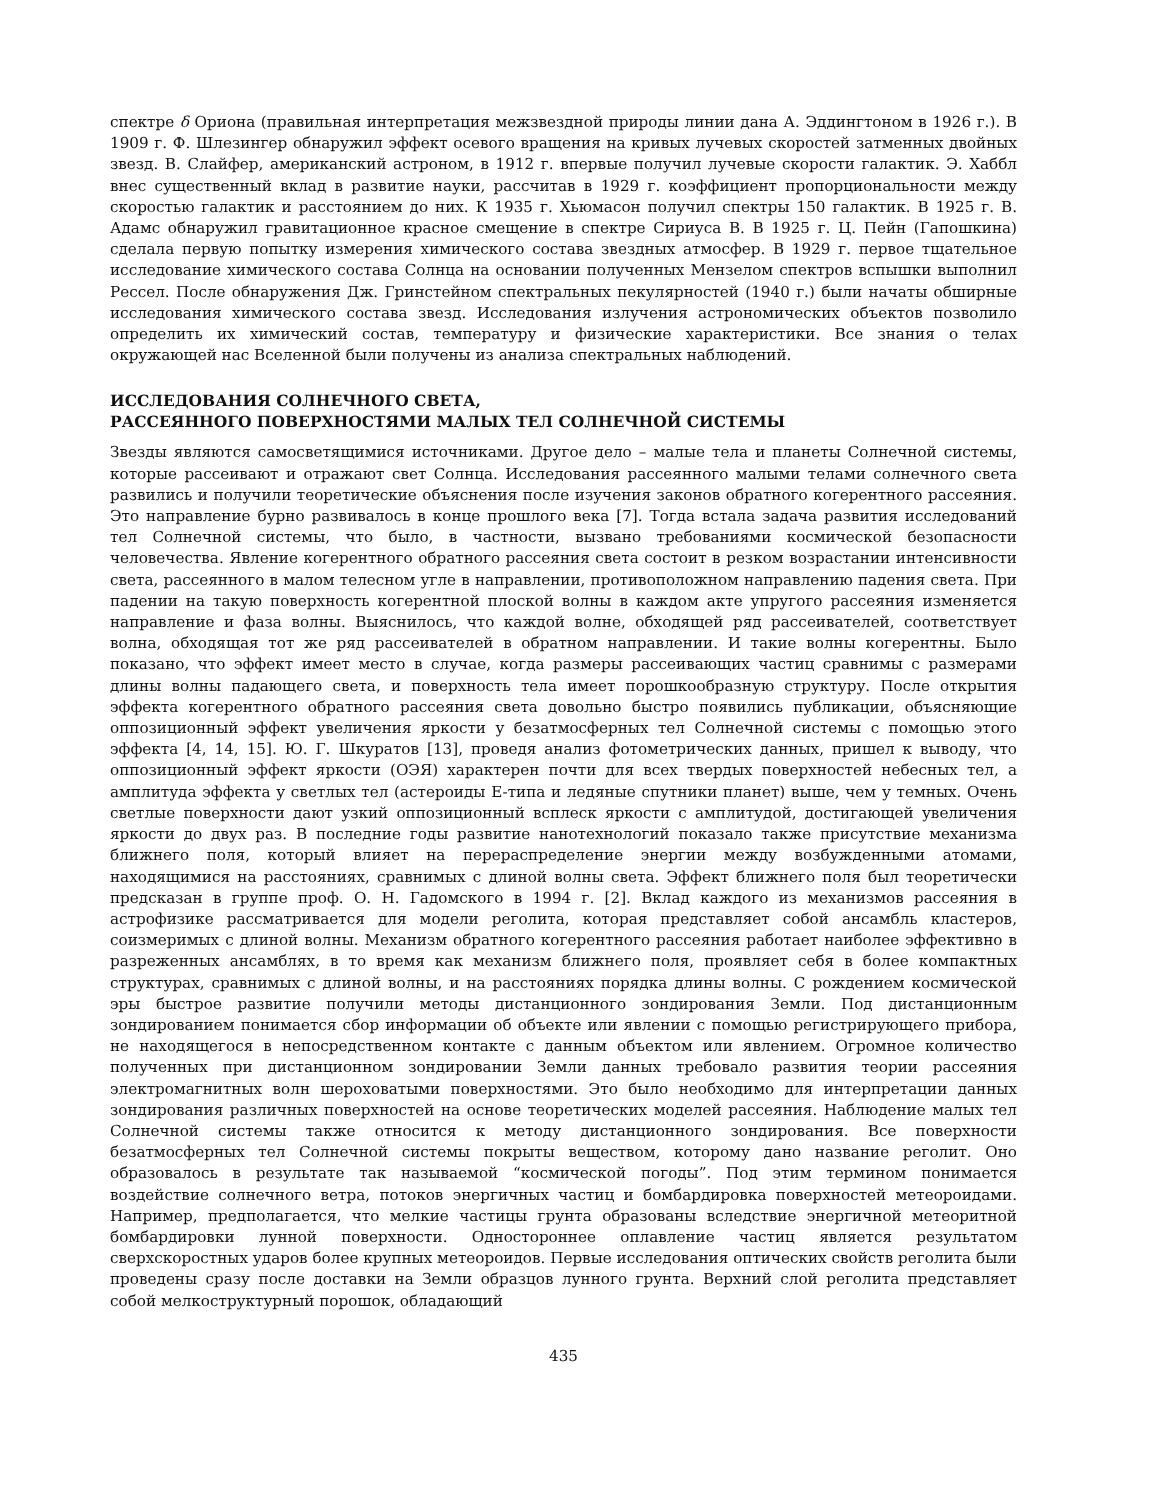спектре δ Ориона (правильная интерпретация межзвездной природы линии дана А. Эддингтоном в 1926 г.). В 1909 г. Ф. Шлезингер обнаружил эффект осевого вращения на кривых лучевых скоростей затменных двойных звезд. В. Слайфер, американский астроном, в 1912 г. впервые получил лучевые скорости галактик. Э. Хаббл внес существенный вклад в развитие науки, рассчитав в 1929 г. коэффициент пропорциональности между скоростью галактик и расстоянием до них. К 1935 г. Хьюмасон получил спектры 150 галактик. В 1925 г. В. Адамс обнаружил гравитационное красное смещение в спектре Сириуса B. В 1925 г. Ц. Пейн (Гапошкина) сделала первую попытку измерения химического состава звездных атмосфер. В 1929 г. первое тщательное исследование химического состава Солнца на основании полученных Мензелом спектров вспышки выполнил Рессел. После обнаружения Дж. Гринстейном спектральных пекулярностей (1940 г.) были начаты обширные исследования химического состава звезд. Исследования излучения астрономических объектов позволило определить их химический состав, температуру и физические характеристики. Все знания о телах окружающей нас Вселенной были получены из анализа спектральных наблюдений.
ИССЛЕДОВАНИЯ СОЛНЕЧНОГО СВЕТА,
РАССЕЯННОГО ПОВЕРХНОСТЯМИ МАЛЫХ ТЕЛ СОЛНЕЧНОЙ СИСТЕМЫ
Звезды являются самосветящимися источниками. Другое дело – малые тела и планеты Солнечной системы, которые рассеивают и отражают свет Солнца. Исследования рассеянного малыми телами солнечного света развились и получили теоретические объяснения после изучения законов обратного когерентного рассеяния. Это направление бурно развивалось в конце прошлого века [7]. Тогда встала задача развития исследований тел Солнечной системы, что было, в частности, вызвано требованиями космической безопасности человечества. Явление когерентного обратного рассеяния света состоит в резком возрастании интенсивности света, рассеянного в малом телесном угле в направлении, противоположном направлению падения света. При падении на такую поверхность когерентной плоской волны в каждом акте упругого рассеяния изменяется направление и фаза волны. Выяснилось, что каждой волне, обходящей ряд рассеивателей, соответствует волна, обходящая тот же ряд рассеивателей в обратном направлении. И такие волны когерентны. Было показано, что эффект имеет место в случае, когда размеры рассеивающих частиц сравнимы с размерами длины волны падающего света, и поверхность тела имеет порошкообразную структуру. После открытия эффекта когерентного обратного рассеяния света довольно быстро появились публикации, объясняющие оппозиционный эффект увеличения яркости у безатмосферных тел Солнечной системы с помощью этого эффекта [4, 14, 15]. Ю. Г. Шкуратов [13], проведя анализ фотометрических данных, пришел к выводу, что оппозиционный эффект яркости (ОЭЯ) характерен почти для всех твердых поверхностей небесных тел, а амплитуда эффекта у светлых тел (астероиды E-типа и ледяные спутники планет) выше, чем у темных. Очень светлые поверхности дают узкий оппозиционный всплеск яркости с амплитудой, достигающей увеличения яркости до двух раз. В последние годы развитие нанотехнологий показало также присутствие механизма ближнего поля, который влияет на перераспределение энергии между возбужденными атомами, находящимися на расстояниях, сравнимых с длиной волны света. Эффект ближнего поля был теоретически предсказан в группе проф. О. Н. Гадомского в 1994 г. [2]. Вклад каждого из механизмов рассеяния в астрофизике рассматривается для модели реголита, которая представляет собой ансамбль кластеров, соизмеримых с длиной волны. Механизм обратного когерентного рассеяния работает наиболее эффективно в разреженных ансамблях, в то время как механизм ближнего поля, проявляет себя в более компактных структурах, сравнимых с длиной волны, и на расстояниях порядка длины волны. С рождением космической эры быстрое развитие получили методы дистанционного зондирования Земли. Под дистанционным зондированием понимается сбор информации об объекте или явлении с помощью регистрирующего прибора, не находящегося в непосредственном контакте с данным объектом или явлением. Огромное количество полученных при дистанционном зондировании Земли данных требовало развития теории рассеяния электромагнитных волн шероховатыми поверхностями. Это было необходимо для интерпретации данных зондирования различных поверхностей на основе теоретических моделей рассеяния. Наблюдение малых тел Солнечной системы также относится к методу дистанционного зондирования. Все поверхности безатмосферных тел Солнечной системы покрыты веществом, которому дано название реголит. Оно образовалось в результате так называемой “космической погоды”. Под этим термином понимается воздействие солнечного ветра, потоков энергичных частиц и бомбардировка поверхностей метеороидами. Например, предполагается, что мелкие частицы грунта образованы вследствие энергичной метеоритной бомбардировки лунной поверхности. Одностороннее оплавление частиц является результатом сверхскоростных ударов более крупных метеороидов. Первые исследования оптических свойств реголита были проведены сразу после доставки на Земли образцов лунного грунта. Верхний слой реголита представляет собой мелкоструктурный порошок, обладающий
435